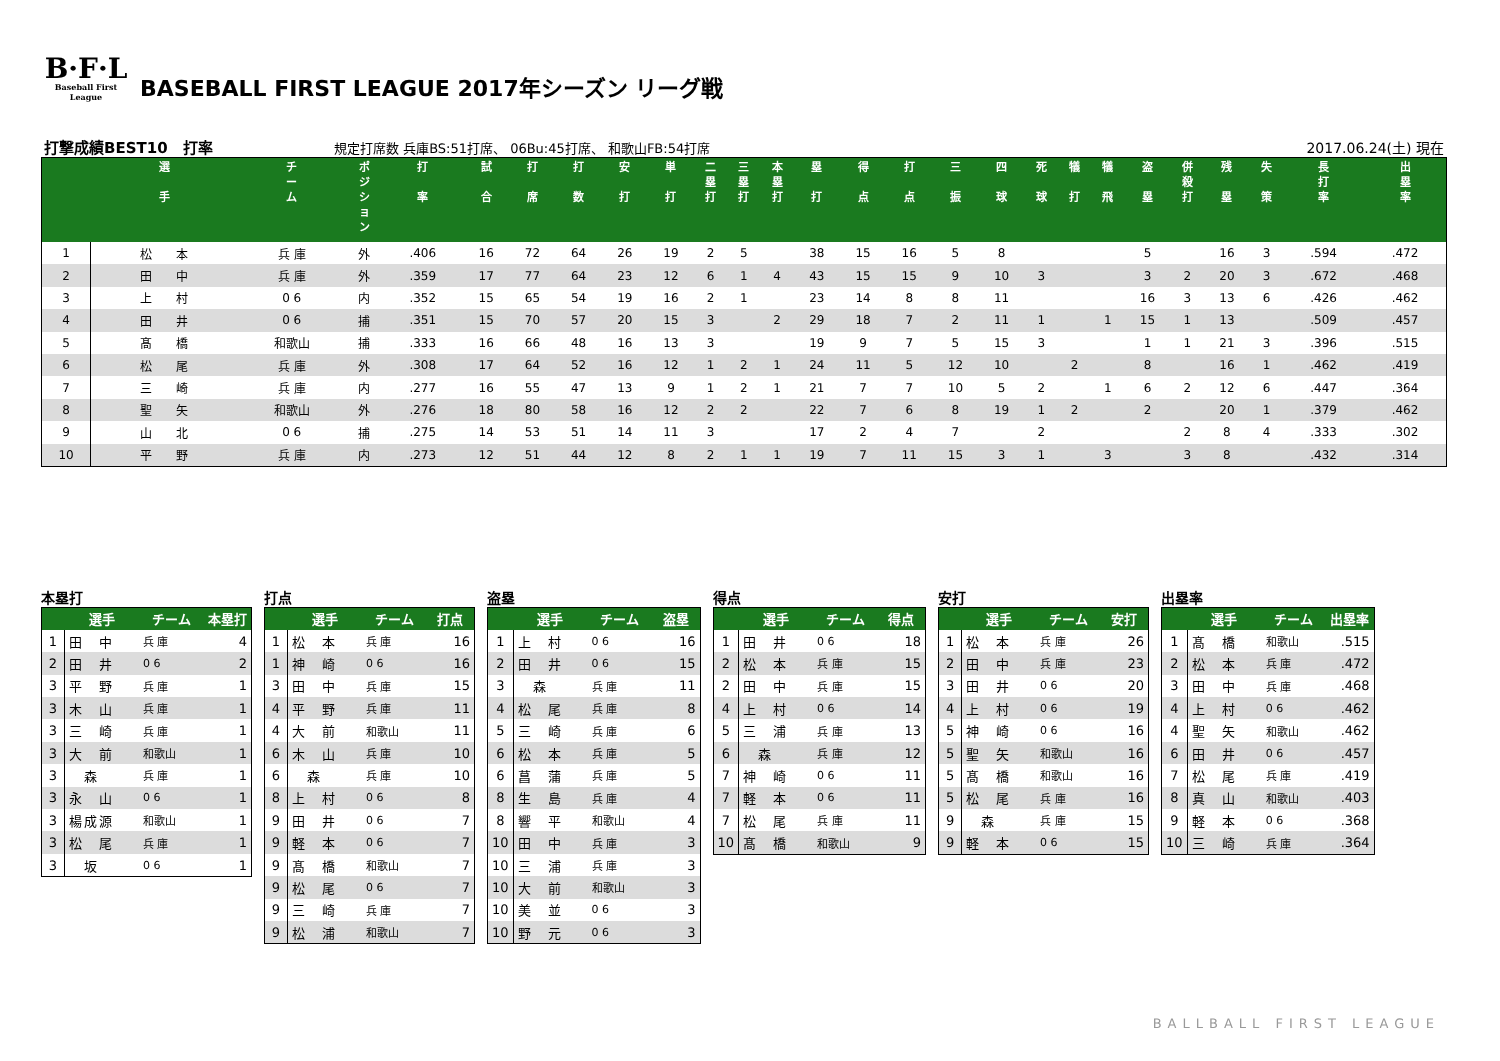B·F·L
Baseball First League
BASEBALL FIRST LEAGUE 2017年シーズン リーグ戦
打撃成績BEST10　打率 規定打席数 兵庫BS:51打席、 06Bu:45打席、 和歌山FB:54打席 2017.06.24(土) 現在
| | 選 手 | チ ー ム | ポ ジ シ ョ ン | 打 率 | 試 合 | 打 席 | 打 数 | 安 打 | 単 打 | 二 塁 打 | 三 塁 打 | 本 塁 打 | 塁 打 | 得 点 | 打 点 | 三 振 | 四 球 | 死 球 | 犠 打 | 犠 飛 | 盗 塁 | 併 殺 打 | 残 塁 | 失 策 | 長 打 率 | 出 塁 率 |
| --- | --- | --- | --- | --- | --- | --- | --- | --- | --- | --- | --- | --- | --- | --- | --- | --- | --- | --- | --- | --- | --- | --- | --- | --- | --- | --- |
| 1 | 松 本 | 兵 庫 | 外 | .406 | 16 | 72 | 64 | 26 | 19 | 2 | 5 | | 38 | 15 | 16 | 5 | 8 | | | | 5 | | 16 | 3 | .594 | .472 |
| 2 | 田 中 | 兵 庫 | 外 | .359 | 17 | 77 | 64 | 23 | 12 | 6 | 1 | 4 | 43 | 15 | 15 | 9 | 10 | 3 | | | 3 | 2 | 20 | 3 | .672 | .468 |
| 3 | 上 村 | 0 6 | 内 | .352 | 15 | 65 | 54 | 19 | 16 | 2 | 1 | | 23 | 14 | 8 | 8 | 11 | | | | 16 | 3 | 13 | 6 | .426 | .462 |
| 4 | 田 井 | 0 6 | 捕 | .351 | 15 | 70 | 57 | 20 | 15 | 3 | | 2 | 29 | 18 | 7 | 2 | 11 | 1 | | 1 | 15 | 1 | 13 | | .509 | .457 |
| 5 | 髙 橋 | 和歌山 | 捕 | .333 | 16 | 66 | 48 | 16 | 13 | 3 | | | 19 | 9 | 7 | 5 | 15 | 3 | | | 1 | 1 | 21 | 3 | .396 | .515 |
| 6 | 松 尾 | 兵 庫 | 外 | .308 | 17 | 64 | 52 | 16 | 12 | 1 | 2 | 1 | 24 | 11 | 5 | 12 | 10 | | 2 | | 8 | | 16 | 1 | .462 | .419 |
| 7 | 三 崎 | 兵 庫 | 内 | .277 | 16 | 55 | 47 | 13 | 9 | 1 | 2 | 1 | 21 | 7 | 7 | 10 | 5 | 2 | | 1 | 6 | 2 | 12 | 6 | .447 | .364 |
| 8 | 聖 矢 | 和歌山 | 外 | .276 | 18 | 80 | 58 | 16 | 12 | 2 | 2 | | 22 | 7 | 6 | 8 | 19 | 1 | 2 | | 2 | | 20 | 1 | .379 | .462 |
| 9 | 山 北 | 0 6 | 捕 | .275 | 14 | 53 | 51 | 14 | 11 | 3 | | | 17 | 2 | 4 | 7 | | 2 | | | | 2 | 8 | 4 | .333 | .302 |
| 10 | 平 野 | 兵 庫 | 内 | .273 | 12 | 51 | 44 | 12 | 8 | 2 | 1 | 1 | 19 | 7 | 11 | 15 | 3 | 1 | | 3 | | 3 | 8 | | .432 | .314 |
本塁打
| | 選手 | チーム | 本塁打 |
| --- | --- | --- | --- |
| 1 | 田 中 | 兵 庫 | 4 |
| 2 | 田 井 | 0 6 | 2 |
| 3 | 平 野 | 兵 庫 | 1 |
| 3 | 木 山 | 兵 庫 | 1 |
| 3 | 三 崎 | 兵 庫 | 1 |
| 3 | 大 前 | 和歌山 | 1 |
| 3 | 森 | 兵 庫 | 1 |
| 3 | 永 山 | 0 6 | 1 |
| 3 | 楊成源 | 和歌山 | 1 |
| 3 | 松 尾 | 兵 庫 | 1 |
| 3 | 坂 | 0 6 | 1 |
打点
| | 選手 | チーム | 打点 |
| --- | --- | --- | --- |
| 1 | 松 本 | 兵 庫 | 16 |
| 1 | 神 崎 | 0 6 | 16 |
| 3 | 田 中 | 兵 庫 | 15 |
| 4 | 平 野 | 兵 庫 | 11 |
| 4 | 大 前 | 和歌山 | 11 |
| 6 | 木 山 | 兵 庫 | 10 |
| 6 | 森 | 兵 庫 | 10 |
| 8 | 上 村 | 0 6 | 8 |
| 9 | 田 井 | 0 6 | 7 |
| 9 | 軽 本 | 0 6 | 7 |
| 9 | 髙 橋 | 和歌山 | 7 |
| 9 | 松 尾 | 0 6 | 7 |
| 9 | 三 崎 | 兵 庫 | 7 |
| 9 | 松 浦 | 和歌山 | 7 |
盗塁
| | 選手 | チーム | 盗塁 |
| --- | --- | --- | --- |
| 1 | 上 村 | 0 6 | 16 |
| 2 | 田 井 | 0 6 | 15 |
| 3 | 森 | 兵 庫 | 11 |
| 4 | 松 尾 | 兵 庫 | 8 |
| 5 | 三 崎 | 兵 庫 | 6 |
| 6 | 松 本 | 兵 庫 | 5 |
| 6 | 菖 蒲 | 兵 庫 | 5 |
| 8 | 生 島 | 兵 庫 | 4 |
| 8 | 響 平 | 和歌山 | 4 |
| 10 | 田 中 | 兵 庫 | 3 |
| 10 | 三 浦 | 兵 庫 | 3 |
| 10 | 大 前 | 和歌山 | 3 |
| 10 | 美 並 | 0 6 | 3 |
| 10 | 野 元 | 0 6 | 3 |
得点
| | 選手 | チーム | 得点 |
| --- | --- | --- | --- |
| 1 | 田 井 | 0 6 | 18 |
| 2 | 松 本 | 兵 庫 | 15 |
| 2 | 田 中 | 兵 庫 | 15 |
| 4 | 上 村 | 0 6 | 14 |
| 5 | 三 浦 | 兵 庫 | 13 |
| 6 | 森 | 兵 庫 | 12 |
| 7 | 神 崎 | 0 6 | 11 |
| 7 | 軽 本 | 0 6 | 11 |
| 7 | 松 尾 | 兵 庫 | 11 |
| 10 | 髙 橋 | 和歌山 | 9 |
安打
| | 選手 | チーム | 安打 |
| --- | --- | --- | --- |
| 1 | 松 本 | 兵 庫 | 26 |
| 2 | 田 中 | 兵 庫 | 23 |
| 3 | 田 井 | 0 6 | 20 |
| 4 | 上 村 | 0 6 | 19 |
| 5 | 神 崎 | 0 6 | 16 |
| 5 | 聖 矢 | 和歌山 | 16 |
| 5 | 髙 橋 | 和歌山 | 16 |
| 5 | 松 尾 | 兵 庫 | 16 |
| 9 | 森 | 兵 庫 | 15 |
| 9 | 軽 本 | 0 6 | 15 |
出塁率
| | 選手 | チーム | 出塁率 |
| --- | --- | --- | --- |
| 1 | 髙 橋 | 和歌山 | .515 |
| 2 | 松 本 | 兵 庫 | .472 |
| 3 | 田 中 | 兵 庫 | .468 |
| 4 | 上 村 | 0 6 | .462 |
| 4 | 聖 矢 | 和歌山 | .462 |
| 6 | 田 井 | 0 6 | .457 |
| 7 | 松 尾 | 兵 庫 | .419 |
| 8 | 真 山 | 和歌山 | .403 |
| 9 | 軽 本 | 0 6 | .368 |
| 10 | 三 崎 | 兵 庫 | .364 |
BALLBALL FIRST LEAGUE